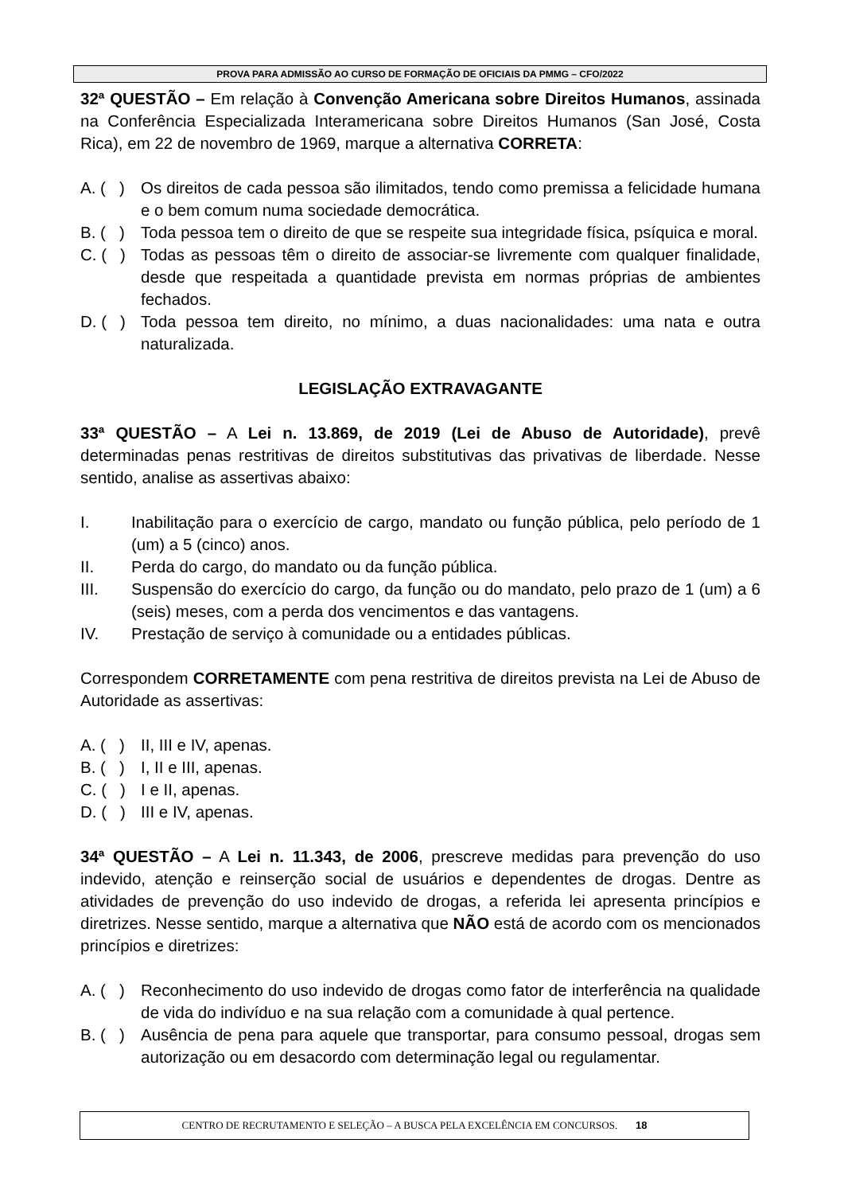PROVA PARA ADMISSÃO AO CURSO DE FORMAÇÃO DE OFICIAIS DA PMMG – CFO/2022
32ª QUESTÃO – Em relação à Convenção Americana sobre Direitos Humanos, assinada na Conferência Especializada Interamericana sobre Direitos Humanos (San José, Costa Rica), em 22 de novembro de 1969, marque a alternativa CORRETA:
A. ( ) Os direitos de cada pessoa são ilimitados, tendo como premissa a felicidade humana e o bem comum numa sociedade democrática.
B. ( ) Toda pessoa tem o direito de que se respeite sua integridade física, psíquica e moral.
C. ( ) Todas as pessoas têm o direito de associar-se livremente com qualquer finalidade, desde que respeitada a quantidade prevista em normas próprias de ambientes fechados.
D. ( ) Toda pessoa tem direito, no mínimo, a duas nacionalidades: uma nata e outra naturalizada.
LEGISLAÇÃO EXTRAVAGANTE
33ª QUESTÃO – A Lei n. 13.869, de 2019 (Lei de Abuso de Autoridade), prevê determinadas penas restritivas de direitos substitutivas das privativas de liberdade. Nesse sentido, analise as assertivas abaixo:
I. Inabilitação para o exercício de cargo, mandato ou função pública, pelo período de 1 (um) a 5 (cinco) anos.
II. Perda do cargo, do mandato ou da função pública.
III. Suspensão do exercício do cargo, da função ou do mandato, pelo prazo de 1 (um) a 6 (seis) meses, com a perda dos vencimentos e das vantagens.
IV. Prestação de serviço à comunidade ou a entidades públicas.
Correspondem CORRETAMENTE com pena restritiva de direitos prevista na Lei de Abuso de Autoridade as assertivas:
A. ( ) II, III e IV, apenas.
B. ( ) I, II e III, apenas.
C. ( ) I e II, apenas.
D. ( ) III e IV, apenas.
34ª QUESTÃO – A Lei n. 11.343, de 2006, prescreve medidas para prevenção do uso indevido, atenção e reinserção social de usuários e dependentes de drogas. Dentre as atividades de prevenção do uso indevido de drogas, a referida lei apresenta princípios e diretrizes. Nesse sentido, marque a alternativa que NÃO está de acordo com os mencionados princípios e diretrizes:
A. ( ) Reconhecimento do uso indevido de drogas como fator de interferência na qualidade de vida do indivíduo e na sua relação com a comunidade à qual pertence.
B. ( ) Ausência de pena para aquele que transportar, para consumo pessoal, drogas sem autorização ou em desacordo com determinação legal ou regulamentar.
CENTRO DE RECRUTAMENTO E SELEÇÃO – A BUSCA PELA EXCELÊNCIA EM CONCURSOS. 18